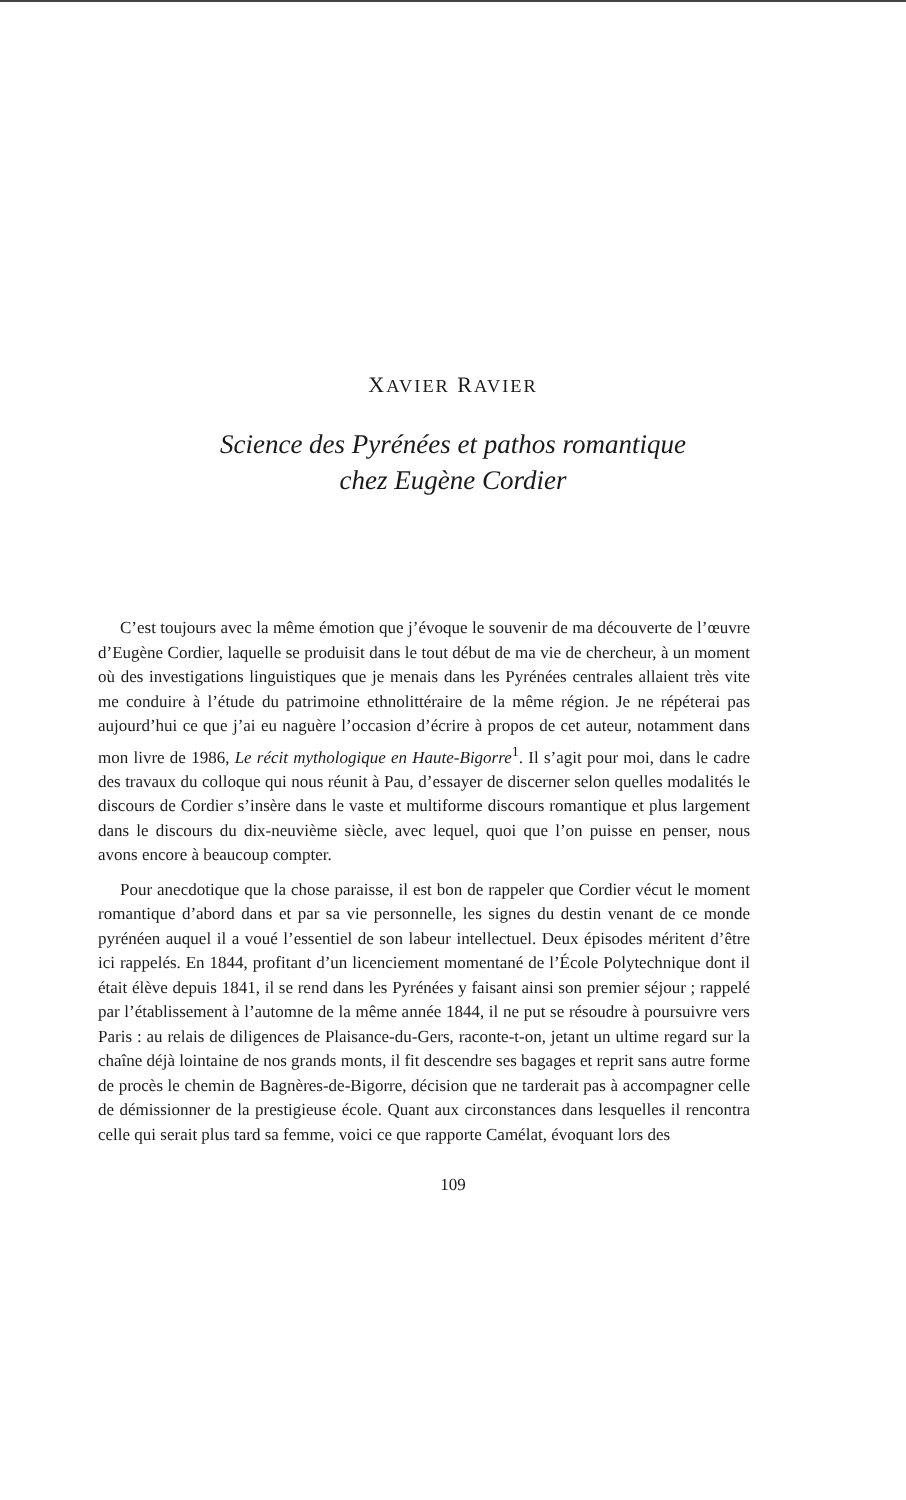XAVIER RAVIER
Science des Pyrénées et pathos romantique
chez Eugène Cordier
C’est toujours avec la même émotion que j’évoque le souvenir de ma découverte de l’œuvre d’Eugène Cordier, laquelle se produisit dans le tout début de ma vie de chercheur, à un moment où des investigations linguistiques que je menais dans les Pyrénées centrales allaient très vite me conduire à l’étude du patrimoine ethnolittéraire de la même région. Je ne répéterai pas aujourd’hui ce que j’ai eu naguère l’occasion d’écrire à propos de cet auteur, notamment dans mon livre de 1986, Le récit mythologique en Haute-Bigorre<sup>1</sup>. Il s’agit pour moi, dans le cadre des travaux du colloque qui nous réunit à Pau, d’essayer de discerner selon quelles modalités le discours de Cordier s’insère dans le vaste et multiforme discours romantique et plus largement dans le discours du dix-neuvième siècle, avec lequel, quoi que l’on puisse en penser, nous avons encore à beaucoup compter.
Pour anecdotique que la chose paraisse, il est bon de rappeler que Cordier vécut le moment romantique d’abord dans et par sa vie personnelle, les signes du destin venant de ce monde pyrénéen auquel il a voué l’essentiel de son labeur intellectuel. Deux épisodes méritent d’être ici rappelés. En 1844, profitant d’un licenciement momentané de l’École Polytechnique dont il était élève depuis 1841, il se rend dans les Pyrénées y faisant ainsi son premier séjour ; rappelé par l’établissement à l’automne de la même année 1844, il ne put se résoudre à poursuivre vers Paris : au relais de diligences de Plaisance-du-Gers, raconte-t-on, jetant un ultime regard sur la chaîne déjà lointaine de nos grands monts, il fit descendre ses bagages et reprit sans autre forme de procès le chemin de Bagnères-de-Bigorre, décision que ne tarderait pas à accompagner celle de démissionner de la prestigieuse école. Quant aux circonstances dans lesquelles il rencontra celle qui serait plus tard sa femme, voici ce que rapporte Camélat, évoquant lors des
109